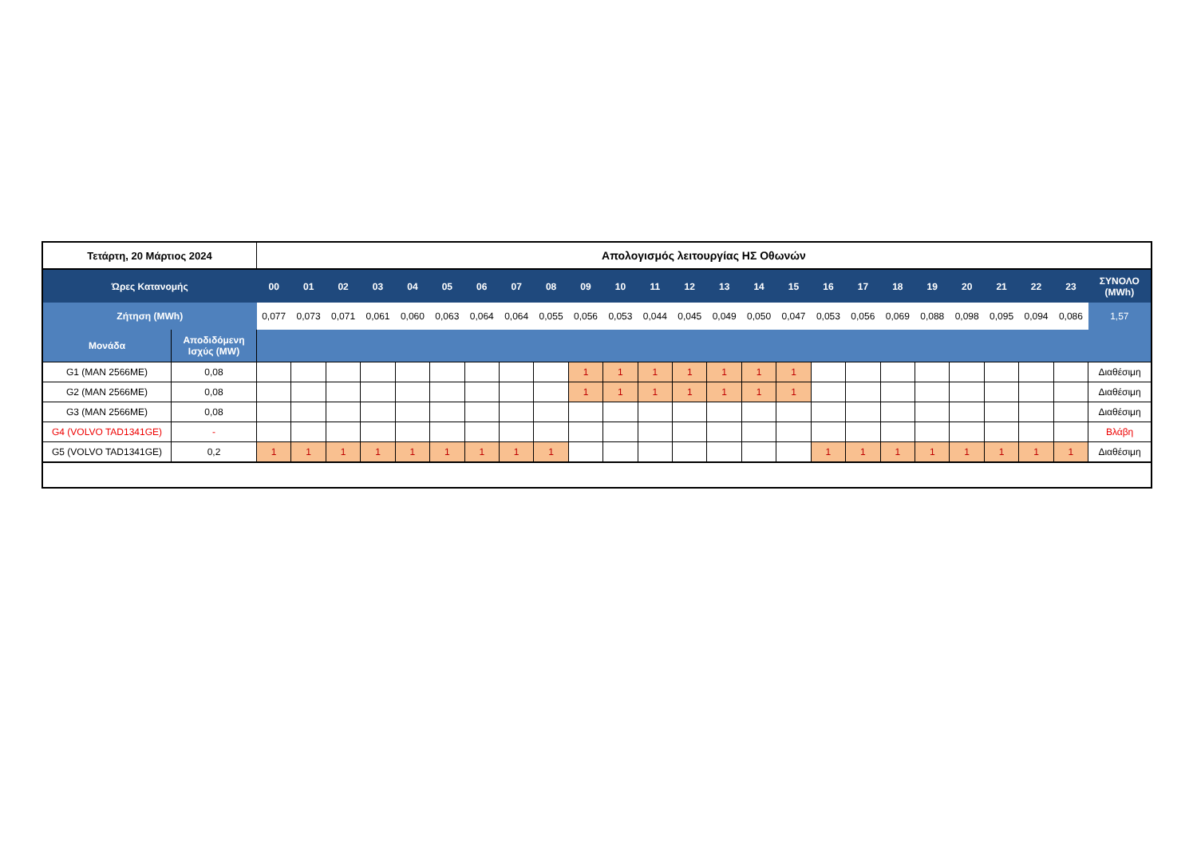| Τετάρτη, 20 Μάρτιος 2024 | | Απολογισμός λειτουργίας ΗΣ Οθωνών | | | | | | | | | | | | | | | | | | | | | | | | |
| Ώρες Κατανομής | | 00 | 01 | 02 | 03 | 04 | 05 | 06 | 07 | 08 | 09 | 10 | 11 | 12 | 13 | 14 | 15 | 16 | 17 | 18 | 19 | 20 | 21 | 22 | 23 | ΣΥΝΟΛΟ (MWh) |
| Ζήτηση (MWh) | | 0,077 | 0,073 | 0,071 | 0,061 | 0,060 | 0,063 | 0,064 | 0,064 | 0,055 | 0,056 | 0,053 | 0,044 | 0,045 | 0,049 | 0,050 | 0,047 | 0,053 | 0,056 | 0,069 | 0,088 | 0,098 | 0,095 | 0,094 | 0,086 | 1,57 |
| Μονάδα | Αποδιδόμενη Ισχύς (MW) | | | | | | | | | | | | | | | | | | | | | | | | | |
| G1 (MAN 2566ME) | 0,08 | | | | | | | | | | 1 | 1 | 1 | 1 | 1 | 1 | 1 | | | | | | | | | Διαθέσιμη |
| G2 (MAN 2566ME) | 0,08 | | | | | | | | | | 1 | 1 | 1 | 1 | 1 | 1 | 1 | | | | | | | | | Διαθέσιμη |
| G3 (MAN 2566ME) | 0,08 | | | | | | | | | | | | | | | | | | | | | | | | | Διαθέσιμη |
| G4 (VOLVO TAD1341GE) | - | | | | | | | | | | | | | | | | | | | | | | | | | Βλάβη |
| G5 (VOLVO TAD1341GE) | 0,2 | 1 | 1 | 1 | 1 | 1 | 1 | 1 | 1 | 1 | | | | | | | | 1 | 1 | 1 | 1 | 1 | 1 | 1 | 1 | Διαθέσιμη |